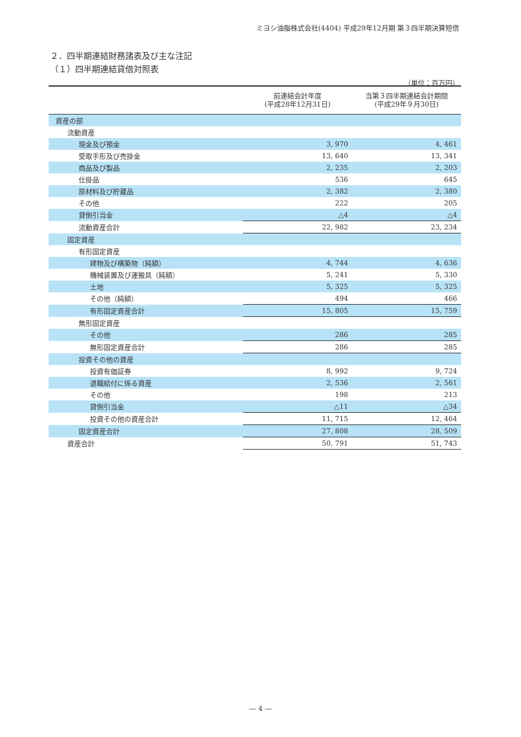ミヨシ油脂株式会社(4404) 平成29年12月期 第３四半期決算短信
２．四半期連結財務諸表及び主な注記
（１）四半期連結貸借対照表
（単位：百万円）
| | 前連結会計年度 (平成28年12月31日) | 当第３四半期連結会計期間 (平成29年９月30日) |
| --- | --- | --- |
| 資産の部 | | |
| 流動資産 | | |
| 現金及び預金 | 3, 970 | 4, 461 |
| 受取手形及び売掛金 | 13, 640 | 13, 341 |
| 商品及び製品 | 2, 235 | 2, 203 |
| 仕掛品 | 536 | 645 |
| 原材料及び貯蔵品 | 2, 382 | 2, 380 |
| その他 | 222 | 205 |
| 貸倒引当金 | △4 | △4 |
| 流動資産合計 | 22, 982 | 23, 234 |
| 固定資産 | | |
| 有形固定資産 | | |
| 建物及び構築物（純額） | 4, 744 | 4, 636 |
| 機械装置及び運搬具（純額） | 5, 241 | 5, 330 |
| 土地 | 5, 325 | 5, 325 |
| その他（純額） | 494 | 466 |
| 有形固定資産合計 | 15, 805 | 15, 759 |
| 無形固定資産 | | |
| その他 | 286 | 285 |
| 無形固定資産合計 | 286 | 285 |
| 投資その他の資産 | | |
| 投資有価証券 | 8, 992 | 9, 724 |
| 退職給付に係る資産 | 2, 536 | 2, 561 |
| その他 | 198 | 213 |
| 貸倒引当金 | △11 | △34 |
| 投資その他の資産合計 | 11, 715 | 12, 464 |
| 固定資産合計 | 27, 808 | 28, 509 |
| 資産合計 | 50, 791 | 51, 743 |
― 4 ―